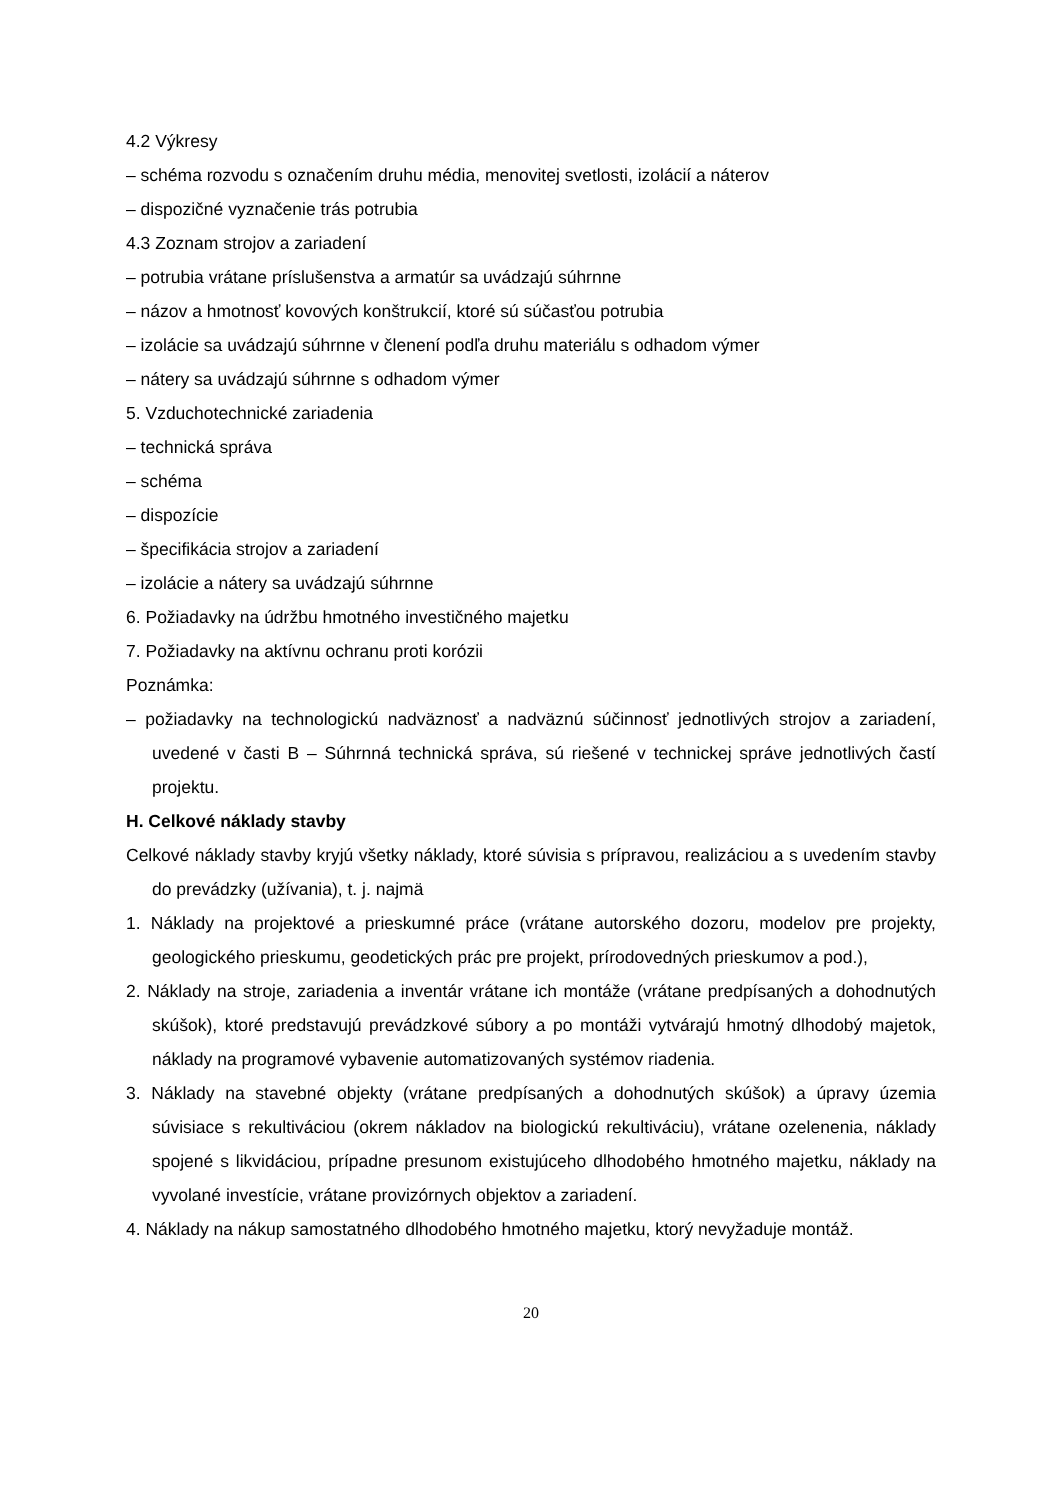4.2 Výkresy
– schéma rozvodu s označením druhu média, menovitej svetlosti, izolácií a náterov
– dispozičné vyznačenie trás potrubia
4.3 Zoznam strojov a zariadení
– potrubia vrátane príslušenstva a armatúr sa uvádzajú súhrnne
– názov a hmotnosť kovových konštrukcií, ktoré sú súčasťou potrubia
– izolácie sa uvádzajú súhrnne v členení podľa druhu materiálu s odhadom výmer
– nátery sa uvádzajú súhrnne s odhadom výmer
5. Vzduchotechnické zariadenia
– technická správa
– schéma
– dispozície
– špecifikácia strojov a zariadení
– izolácie a nátery sa uvádzajú súhrnne
6. Požiadavky na údržbu hmotného investičného majetku
7. Požiadavky na aktívnu ochranu proti korózii
Poznámka:
– požiadavky na technologickú nadväznosť a nadväznú súčinnosť jednotlivých strojov a zariadení, uvedené v časti B – Súhrnná technická správa, sú riešené v technickej správe jednotlivých častí projektu.
H. Celkové náklady stavby
Celkové náklady stavby kryjú všetky náklady, ktoré súvisia s prípravou, realizáciou a s uvedením stavby do prevádzky (užívania), t. j. najmä
1. Náklady na projektové a prieskumné práce (vrátane autorského dozoru, modelov pre projekty, geologického prieskumu, geodetických prác pre projekt, prírodovedných prieskumov a pod.),
2. Náklady na stroje, zariadenia a inventár vrátane ich montáže (vrátane predpísaných a dohodnutých skúšok), ktoré predstavujú prevádzkové súbory a po montáži vytvárajú hmotný dlhodobý majetok, náklady na programové vybavenie automatizovaných systémov riadenia.
3. Náklady na stavebné objekty (vrátane predpísaných a dohodnutých skúšok) a úpravy územia súvisiace s rekultiváciou (okrem nákladov na biologickú rekultiváciu), vrátane ozelenenia, náklady spojené s likvidáciou, prípadne presunom existujúceho dlhodobého hmotného majetku, náklady na vyvolané investície, vrátane provizórnych objektov a zariadení.
4. Náklady na nákup samostatného dlhodobého hmotného majetku, ktorý nevyžaduje montáž.
20